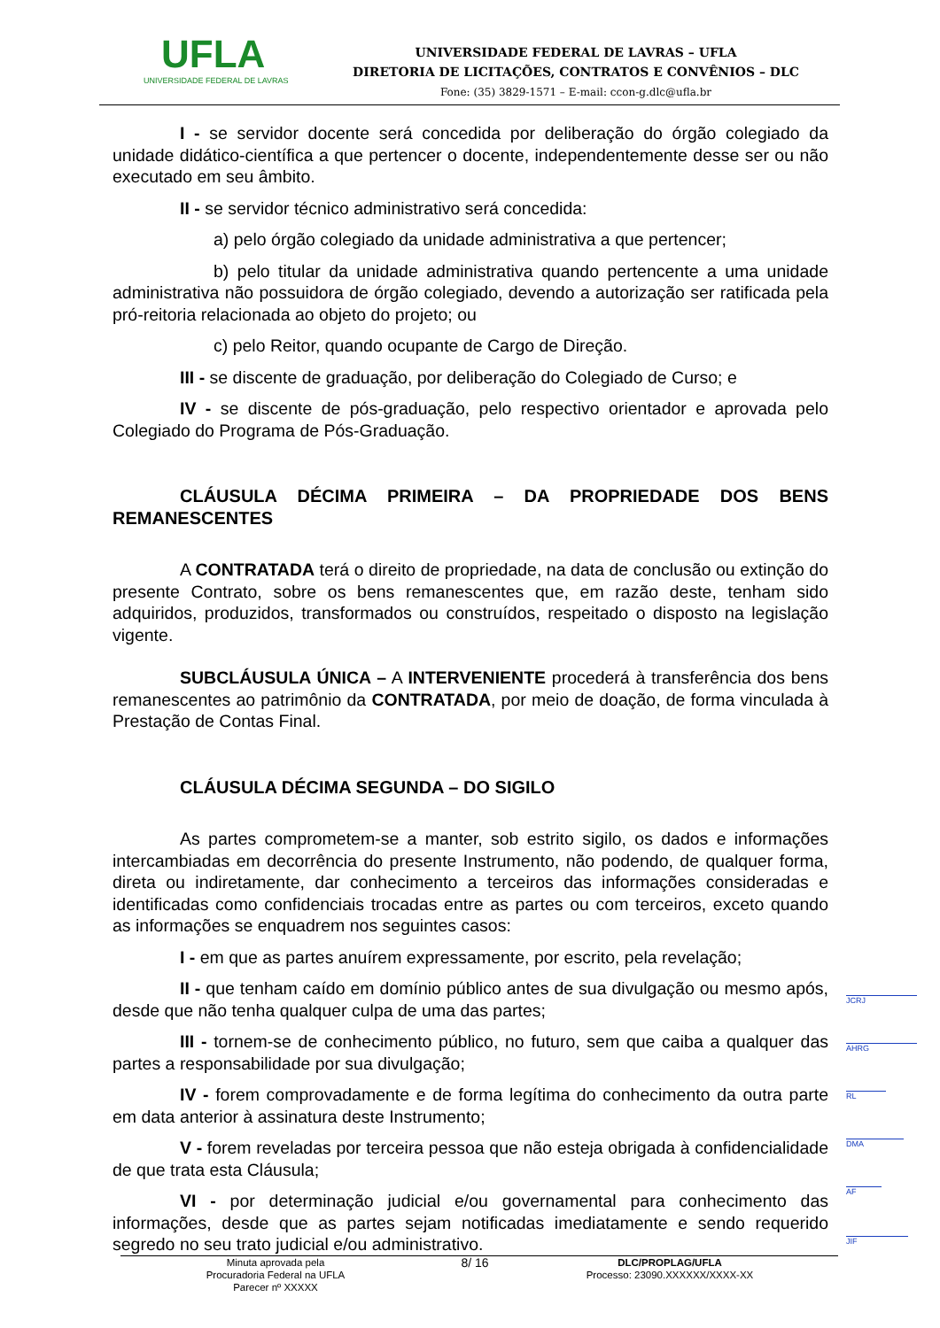UFLA
UNIVERSIDADE FEDERAL DE LAVRAS
UNIVERSIDADE FEDERAL DE LAVRAS – UFLA
DIRETORIA DE LICITAÇÕES, CONTRATOS E CONVÊNIOS – DLC
Fone: (35) 3829-1571 – E-mail: ccon-g.dlc@ufla.br
I - se servidor docente será concedida por deliberação do órgão colegiado da unidade didático-científica a que pertencer o docente, independentemente desse ser ou não executado em seu âmbito.
II - se servidor técnico administrativo será concedida:
a) pelo órgão colegiado da unidade administrativa a que pertencer;
b) pelo titular da unidade administrativa quando pertencente a uma unidade administrativa não possuidora de órgão colegiado, devendo a autorização ser ratificada pela pró-reitoria relacionada ao objeto do projeto; ou
c) pelo Reitor, quando ocupante de Cargo de Direção.
III - se discente de graduação, por deliberação do Colegiado de Curso; e
IV - se discente de pós-graduação, pelo respectivo orientador e aprovada pelo Colegiado do Programa de Pós-Graduação.
CLÁUSULA DÉCIMA PRIMEIRA – DA PROPRIEDADE DOS BENS REMANESCENTES
A CONTRATADA terá o direito de propriedade, na data de conclusão ou extinção do presente Contrato, sobre os bens remanescentes que, em razão deste, tenham sido adquiridos, produzidos, transformados ou construídos, respeitado o disposto na legislação vigente.
SUBCLÁUSULA ÚNICA – A INTERVENIENTE procederá à transferência dos bens remanescentes ao patrimônio da CONTRATADA, por meio de doação, de forma vinculada à Prestação de Contas Final.
CLÁUSULA DÉCIMA SEGUNDA – DO SIGILO
As partes comprometem-se a manter, sob estrito sigilo, os dados e informações intercambiadas em decorrência do presente Instrumento, não podendo, de qualquer forma, direta ou indiretamente, dar conhecimento a terceiros das informações consideradas e identificadas como confidenciais trocadas entre as partes ou com terceiros, exceto quando as informações se enquadrem nos seguintes casos:
I - em que as partes anuírem expressamente, por escrito, pela revelação;
II - que tenham caído em domínio público antes de sua divulgação ou mesmo após, desde que não tenha qualquer culpa de uma das partes;
III - tornem-se de conhecimento público, no futuro, sem que caiba a qualquer das partes a responsabilidade por sua divulgação;
IV - forem comprovadamente e de forma legítima do conhecimento da outra parte em data anterior à assinatura deste Instrumento;
V - forem reveladas por terceira pessoa que não esteja obrigada à confidencialidade de que trata esta Cláusula;
VI - por determinação judicial e/ou governamental para conhecimento das informações, desde que as partes sejam notificadas imediatamente e sendo requerido segredo no seu trato judicial e/ou administrativo.
JCRJ
AHRG
RL
DMA
AF
JIF
Minuta aprovada pela
Procuradoria Federal na UFLA
Parecer nº XXXXX
8/ 16
DLC/PROPLAG/UFLA
Processo: 23090.XXXXXX/XXXX-XX